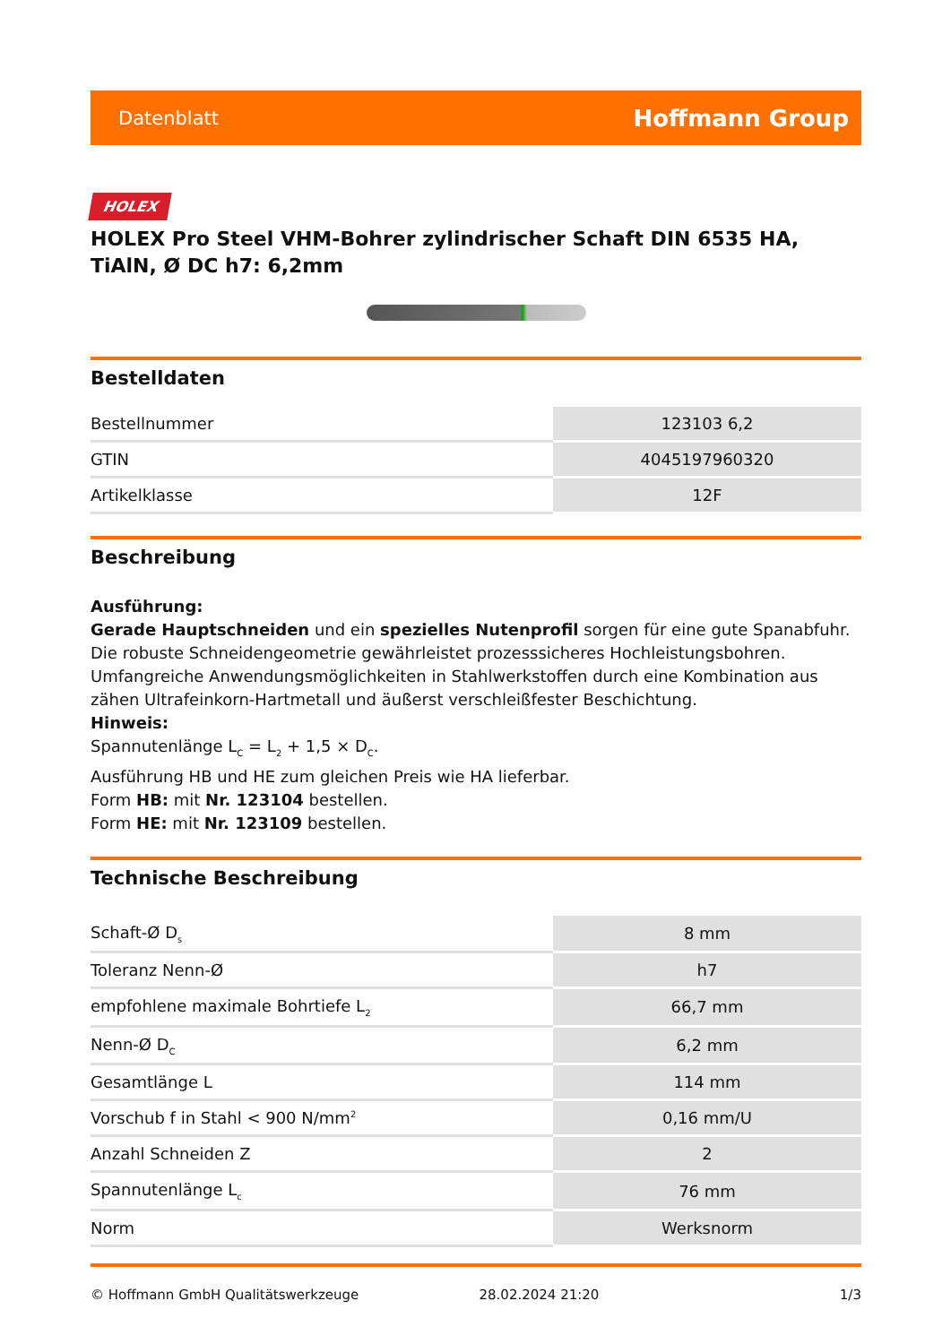Datenblatt Hoffmann Group
HOLEX
HOLEX Pro Steel VHM-Bohrer zylindrischer Schaft DIN 6535 HA, TiAlN, Ø DC h7: 6,2mm
Bestelldaten
| Bestellnummer | 123103 6,2 |
| GTIN | 4045197960320 |
| Artikelklasse | 12F |
Beschreibung
Ausführung:
Gerade Hauptschneiden und ein spezielles Nutenprofil sorgen für eine gute Spanabfuhr. Die robuste Schneidengeometrie gewährleistet prozesssicheres Hochleistungsbohren. Umfangreiche Anwendungsmöglichkeiten in Stahlwerkstoffen durch eine Kombination aus zähen Ultrafeinkorn-Hartmetall und äußerst verschleißfester Beschichtung.
Hinweis:
Spannutenlänge L<sub>C</sub> = L<sub>2</sub> + 1,5 × D<sub>C</sub>.
Ausführung HB und HE zum gleichen Preis wie HA lieferbar.
Form HB: mit Nr. 123104 bestellen.
Form HE: mit Nr. 123109 bestellen.
Technische Beschreibung
| Schaft-Ø D<sub>s</sub> | 8 mm |
| Toleranz Nenn-Ø | h7 |
| empfohlene maximale Bohrtiefe L<sub>2</sub> | 66,7 mm |
| Nenn-Ø D<sub>C</sub> | 6,2 mm |
| Gesamtlänge L | 114 mm |
| Vorschub f in Stahl < 900 N/mm<sup>2</sup> | 0,16 mm/U |
| Anzahl Schneiden Z | 2 |
| Spannutenlänge L<sub>c</sub> | 76 mm |
| Norm | Werksnorm |
© Hoffmann GmbH Qualitätswerkzeuge 28.02.2024 21:20 1/3